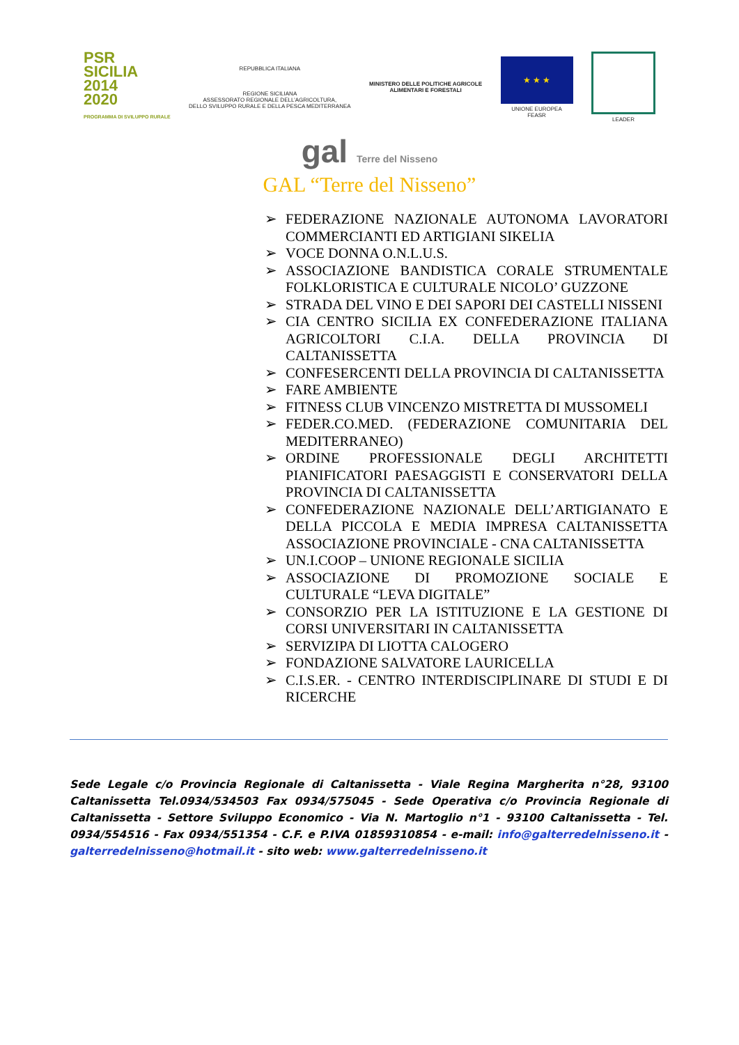PSR
SICILIA
2014
2020
PROGRAMMA DI SVILUPPO RURALE
REPUBBLICA ITALIANA
REGIONE SICILIANA
ASSESSORATO REGIONALE DELL’AGRICOLTURA,
DELLO SVILUPPO RURALE E DELLA PESCA MEDITERRANEA
MINISTERO DELLE POLITICHE AGRICOLE
ALIMENTARI E FORESTALI
★ ★ ★
UNIONE EUROPEA
FEASR
LEADER
gal Terre del Nisseno
GAL “Terre del Nisseno”
➢ FEDERAZIONE NAZIONALE AUTONOMA LAVORATORI COMMERCIANTI ED ARTIGIANI SIKELIA
➢ VOCE DONNA O.N.L.U.S.
➢ ASSOCIAZIONE BANDISTICA CORALE STRUMENTALE FOLKLORISTICA E CULTURALE NICOLO’ GUZZONE
➢ STRADA DEL VINO E DEI SAPORI DEI CASTELLI NISSENI
➢ CIA CENTRO SICILIA EX CONFEDERAZIONE ITALIANA AGRICOLTORI C.I.A. DELLA PROVINCIA DI CALTANISSETTA
➢ CONFESERCENTI DELLA PROVINCIA DI CALTANISSETTA
➢ FARE AMBIENTE
➢ FITNESS CLUB VINCENZO MISTRETTA DI MUSSOMELI
➢ FEDER.CO.MED. (FEDERAZIONE COMUNITARIA DEL MEDITERRANEO)
➢ ORDINE PROFESSIONALE DEGLI ARCHITETTI PIANIFICATORI PAESAGGISTI E CONSERVATORI DELLA PROVINCIA DI CALTANISSETTA
➢ CONFEDERAZIONE NAZIONALE DELL’ARTIGIANATO E DELLA PICCOLA E MEDIA IMPRESA CALTANISSETTA ASSOCIAZIONE PROVINCIALE - CNA CALTANISSETTA
➢ UN.I.COOP – UNIONE REGIONALE SICILIA
➢ ASSOCIAZIONE DI PROMOZIONE SOCIALE E CULTURALE “LEVA DIGITALE”
➢ CONSORZIO PER LA ISTITUZIONE E LA GESTIONE DI CORSI UNIVERSITARI IN CALTANISSETTA
➢ SERVIZIPA DI LIOTTA CALOGERO
➢ FONDAZIONE SALVATORE LAURICELLA
➢ C.I.S.ER. - CENTRO INTERDISCIPLINARE DI STUDI E DI RICERCHE
Sede Legale c/o Provincia Regionale di Caltanissetta - Viale Regina Margherita n°28, 93100 Caltanissetta Tel.0934/534503 Fax 0934/575045 - Sede Operativa c/o Provincia Regionale di Caltanissetta - Settore Sviluppo Economico - Via N. Martoglio n°1 - 93100 Caltanissetta - Tel. 0934/554516 - Fax 0934/551354 - C.F. e P.IVA 01859310854 - e-mail: info@galterredelnisseno.it - galterredelnisseno@hotmail.it - sito web: www.galterredelnisseno.it